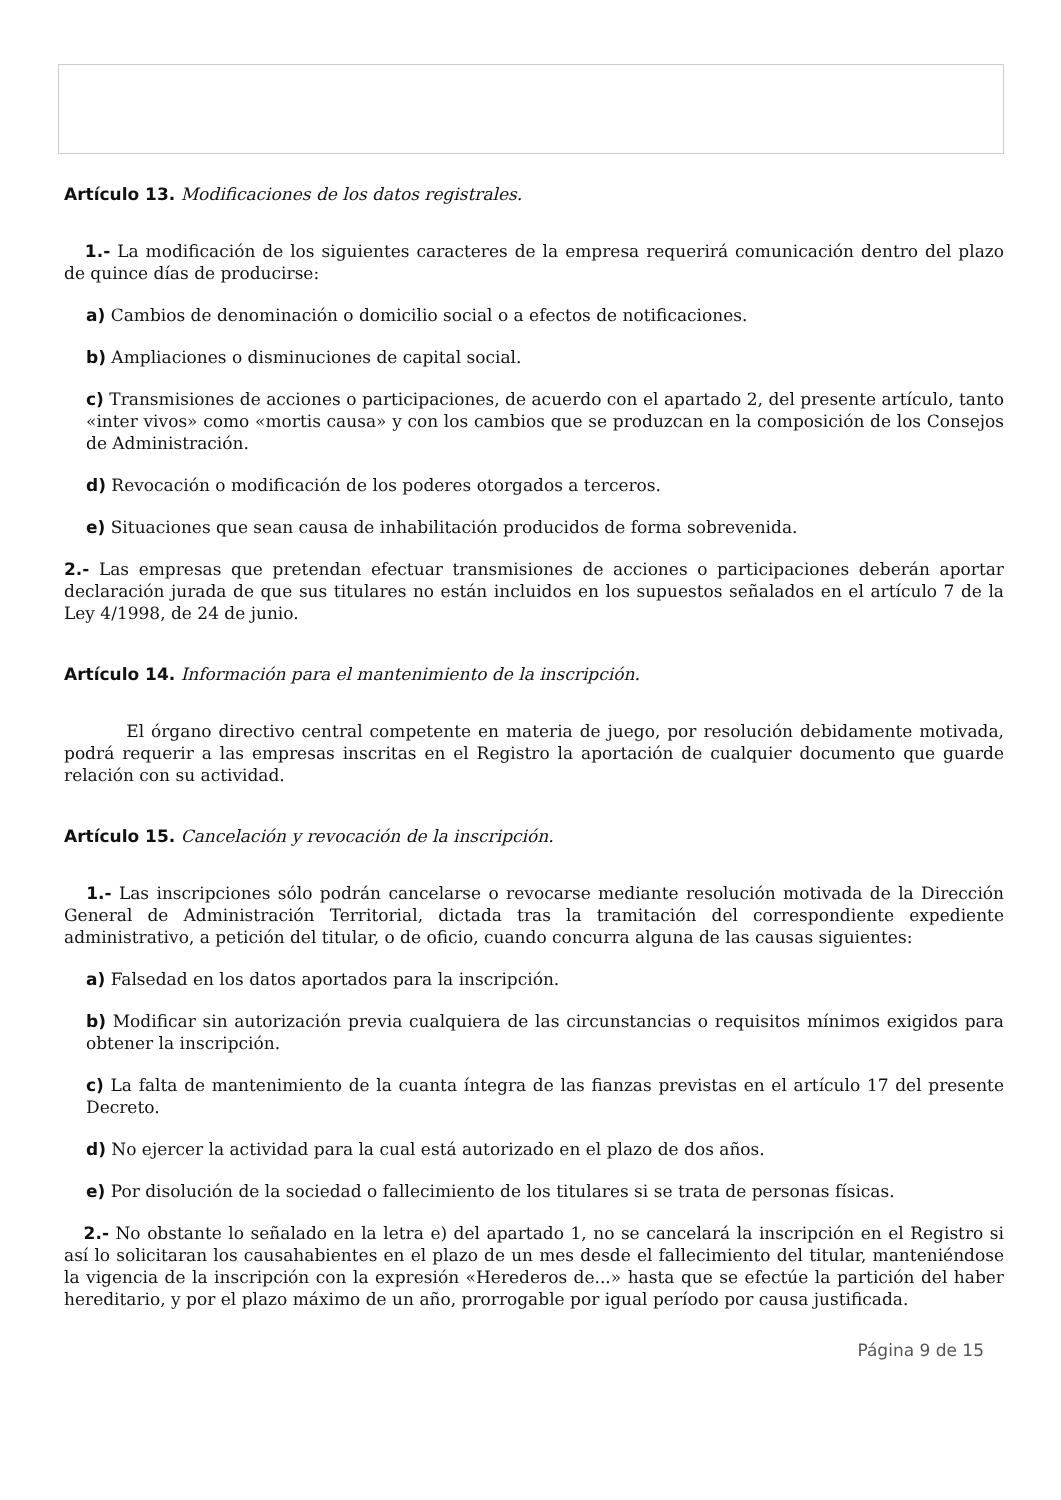Artículo 13. Modificaciones de los datos registrales.
1.- La modificación de los siguientes caracteres de la empresa requerirá comunicación dentro del plazo de quince días de producirse:
a) Cambios de denominación o domicilio social o a efectos de notificaciones.
b) Ampliaciones o disminuciones de capital social.
c) Transmisiones de acciones o participaciones, de acuerdo con el apartado 2, del presente artículo, tanto «inter vivos» como «mortis causa» y con los cambios que se produzcan en la composición de los Consejos de Administración.
d) Revocación o modificación de los poderes otorgados a terceros.
e) Situaciones que sean causa de inhabilitación producidos de forma sobrevenida.
2.- Las empresas que pretendan efectuar transmisiones de acciones o participaciones deberán aportar declaración jurada de que sus titulares no están incluidos en los supuestos señalados en el artículo 7 de la Ley 4/1998, de 24 de junio.
Artículo 14. Información para el mantenimiento de la inscripción.
El órgano directivo central competente en materia de juego, por resolución debidamente motivada, podrá requerir a las empresas inscritas en el Registro la aportación de cualquier documento que guarde relación con su actividad.
Artículo 15. Cancelación y revocación de la inscripción.
1.- Las inscripciones sólo podrán cancelarse o revocarse mediante resolución motivada de la Dirección General de Administración Territorial, dictada tras la tramitación del correspondiente expediente administrativo, a petición del titular, o de oficio, cuando concurra alguna de las causas siguientes:
a) Falsedad en los datos aportados para la inscripción.
b) Modificar sin autorización previa cualquiera de las circunstancias o requisitos mínimos exigidos para obtener la inscripción.
c) La falta de mantenimiento de la cuanta íntegra de las fianzas previstas en el artículo 17 del presente Decreto.
d) No ejercer la actividad para la cual está autorizado en el plazo de dos años.
e) Por disolución de la sociedad o fallecimiento de los titulares si se trata de personas físicas.
2.- No obstante lo señalado en la letra e) del apartado 1, no se cancelará la inscripción en el Registro si así lo solicitaran los causahabientes en el plazo de un mes desde el fallecimiento del titular, manteniéndose la vigencia de la inscripción con la expresión «Herederos de...» hasta que se efectúe la partición del haber hereditario, y por el plazo máximo de un año, prorrogable por igual período por causa justificada.
Página 9 de 15